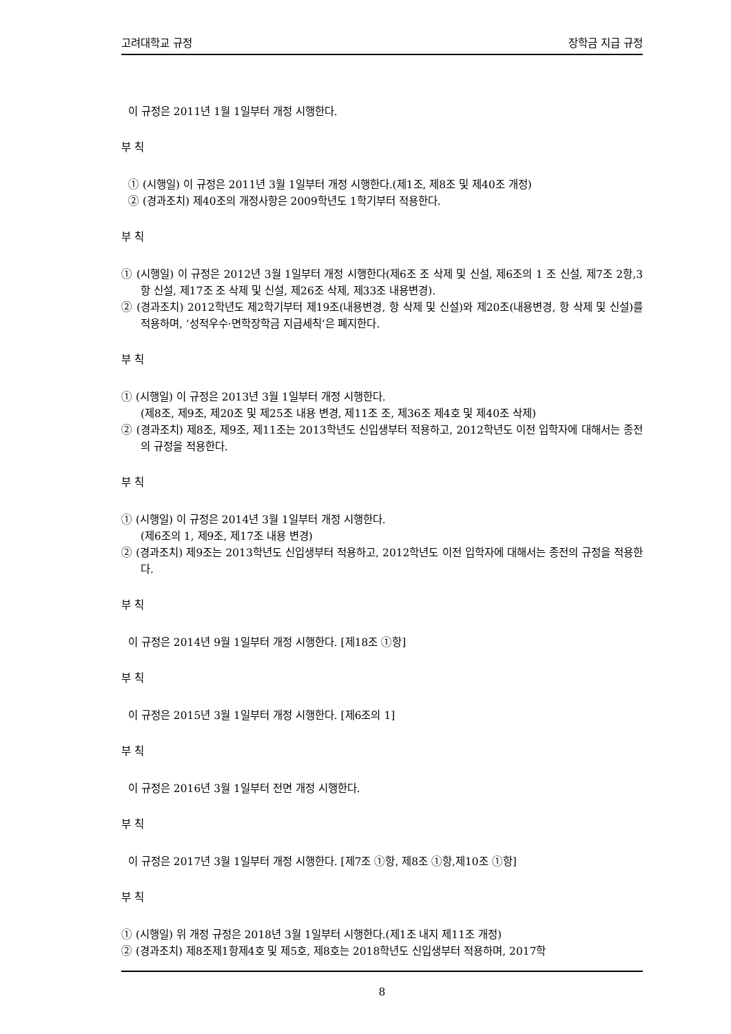고려대학교 규정 장학금 지급 규정
이 규정은 2011년 1월 1일부터 개정 시행한다.
부 칙
① (시행일) 이 규정은 2011년 3월 1일부터 개정 시행한다.(제1조, 제8조 및 제40조 개정)
② (경과조치) 제40조의 개정사항은 2009학년도 1학기부터 적용한다.
부 칙
① (시행일) 이 규정은 2012년 3월 1일부터 개정 시행한다(제6조 조 삭제 및 신설, 제6조의 1 조 신설, 제7조 2항,3항 신설, 제17조 조 삭제 및 신설, 제26조 삭제, 제33조 내용변경).
② (경과조치) 2012학년도 제2학기부터 제19조(내용변경, 항 삭제 및 신설)와 제20조(내용변경, 항 삭제 및 신설)를 적용하며, ‘성적우수·면학장학금 지급세칙’은 폐지한다.
부 칙
① (시행일) 이 규정은 2013년 3월 1일부터 개정 시행한다.
(제8조, 제9조, 제20조 및 제25조 내용 변경, 제11조 조, 제36조 제4호 및 제40조 삭제)
② (경과조치) 제8조, 제9조, 제11조는 2013학년도 신입생부터 적용하고, 2012학년도 이전 입학자에 대해서는 종전의 규정을 적용한다.
부 칙
① (시행일) 이 규정은 2014년 3월 1일부터 개정 시행한다.
(제6조의 1, 제9조, 제17조 내용 변경)
② (경과조치) 제9조는 2013학년도 신입생부터 적용하고, 2012학년도 이전 입학자에 대해서는 종전의 규정을 적용한다.
부 칙
이 규정은 2014년 9월 1일부터 개정 시행한다. [제18조 ①항]
부 칙
이 규정은 2015년 3월 1일부터 개정 시행한다. [제6조의 1]
부 칙
이 규정은 2016년 3월 1일부터 전면 개정 시행한다.
부 칙
이 규정은 2017년 3월 1일부터 개정 시행한다. [제7조 ①항, 제8조 ①항,제10조 ①항]
부 칙
① (시행일) 위 개정 규정은 2018년 3월 1일부터 시행한다.(제1조 내지 제11조 개정)
② (경과조치) 제8조제1항제4호 및 제5호, 제8호는 2018학년도 신입생부터 적용하며, 2017학
8